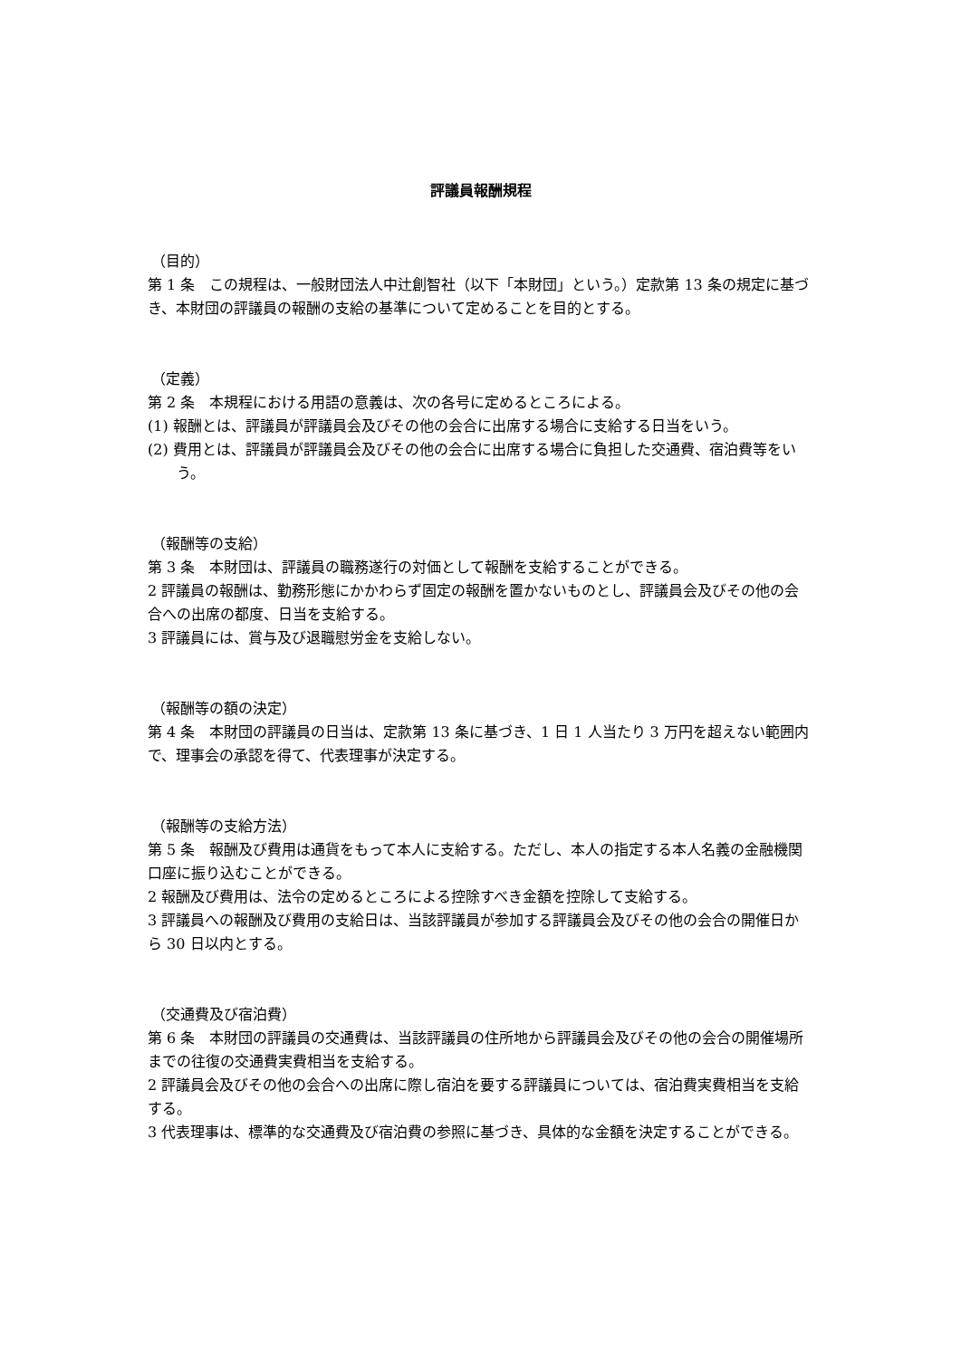評議員報酬規程
（目的）
第 1 条　この規程は、一般財団法人中辻創智社（以下「本財団」という。）定款第 13 条の規定に基づき、本財団の評議員の報酬の支給の基準について定めることを目的とする。
（定義）
第 2 条　本規程における用語の意義は、次の各号に定めるところによる。
(1) 報酬とは、評議員が評議員会及びその他の会合に出席する場合に支給する日当をいう。
(2) 費用とは、評議員が評議員会及びその他の会合に出席する場合に負担した交通費、宿泊費等をいう。
（報酬等の支給）
第 3 条　本財団は、評議員の職務遂行の対価として報酬を支給することができる。
2 評議員の報酬は、勤務形態にかかわらず固定の報酬を置かないものとし、評議員会及びその他の会合への出席の都度、日当を支給する。
3 評議員には、賞与及び退職慰労金を支給しない。
（報酬等の額の決定）
第 4 条　本財団の評議員の日当は、定款第 13 条に基づき、1 日 1 人当たり 3 万円を超えない範囲内で、理事会の承認を得て、代表理事が決定する。
（報酬等の支給方法）
第 5 条　報酬及び費用は通貨をもって本人に支給する。ただし、本人の指定する本人名義の金融機関口座に振り込むことができる。
2 報酬及び費用は、法令の定めるところによる控除すべき金額を控除して支給する。
3 評議員への報酬及び費用の支給日は、当該評議員が参加する評議員会及びその他の会合の開催日から 30 日以内とする。
（交通費及び宿泊費）
第 6 条　本財団の評議員の交通費は、当該評議員の住所地から評議員会及びその他の会合の開催場所までの往復の交通費実費相当を支給する。
2 評議員会及びその他の会合への出席に際し宿泊を要する評議員については、宿泊費実費相当を支給する。
3 代表理事は、標準的な交通費及び宿泊費の参照に基づき、具体的な金額を決定することができる。